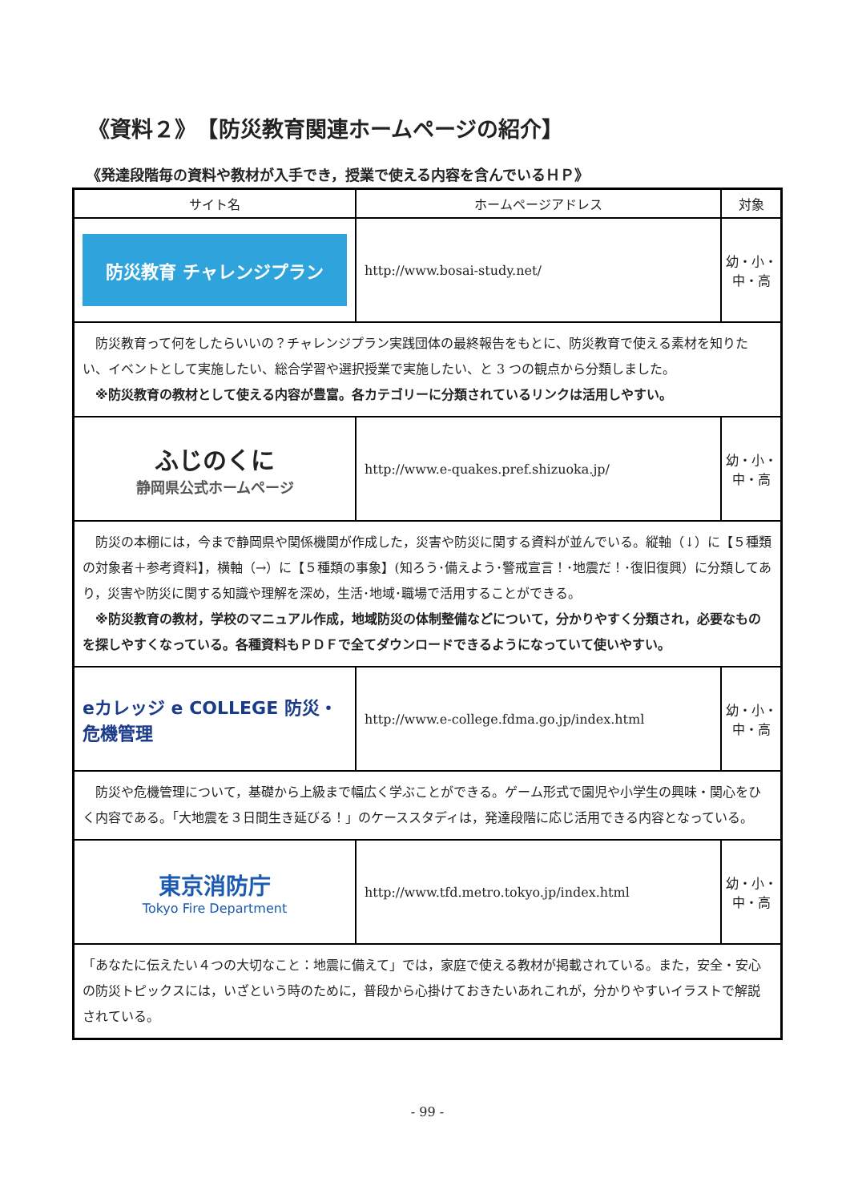《資料２》　【防災教育関連ホームページの紹介】
《発達段階毎の資料や教材が入手でき，授業で使える内容を含んでいるＨＰ》
| サイト名 | ホームページアドレス | 対象 |
| --- | --- | --- |
| 防災教育 チャレンジプラン | http://www.bosai-study.net/ | 幼・小・中・高 |
| 防災教育って何をしたらいいの？チャレンジプラン実践団体の最終報告をもとに、防災教育で使える素材を知りたい、イベントとして実施したい、総合学習や選択授業で実施したい、と 3 つの観点から分類しました。 ※防災教育の教材として使える内容が豊富。各カテゴリーに分類されているリンクは活用しやすい。 | | |
| ふじのくに 静岡県公式ホームページ | http://www.e-quakes.pref.shizuoka.jp/ | 幼・小・中・高 |
| 防災の本棚には，今まで静岡県や関係機関が作成した，災害や防災に関する資料が並んでいる。縦軸（↓）に【５種類の対象者＋参考資料】，横軸（→）に【５種類の事象】(知ろう･備えよう･警戒宣言！･地震だ！･復旧復興）に分類してあり，災害や防災に関する知識や理解を深め，生活･地域･職場で活用することができる。 ※防災教育の教材，学校のマニュアル作成，地域防災の体制整備などについて，分かりやすく分類され，必要なものを探しやすくなっている。各種資料もＰＤＦで全てダウンロードできるようになっていて使いやすい。 | | |
| eカレッジ e COLLEGE 防災・危機管理 | http://www.e-college.fdma.go.jp/index.html | 幼・小・中・高 |
| 防災や危機管理について，基礎から上級まで幅広く学ぶことができる。ゲーム形式で園児や小学生の興味・関心をひく内容である。「大地震を３日間生き延びる！」のケーススタディは，発達段階に応じ活用できる内容となっている。 | | |
| 東京消防庁 Tokyo Fire Department | http://www.tfd.metro.tokyo.jp/index.html | 幼・小・中・高 |
| 「あなたに伝えたい４つの大切なこと：地震に備えて」では，家庭で使える教材が掲載されている。また，安全・安心の防災トピックスには，いざという時のために，普段から心掛けておきたいあれこれが，分かりやすいイラストで解説されている。 | | |
- 99 -